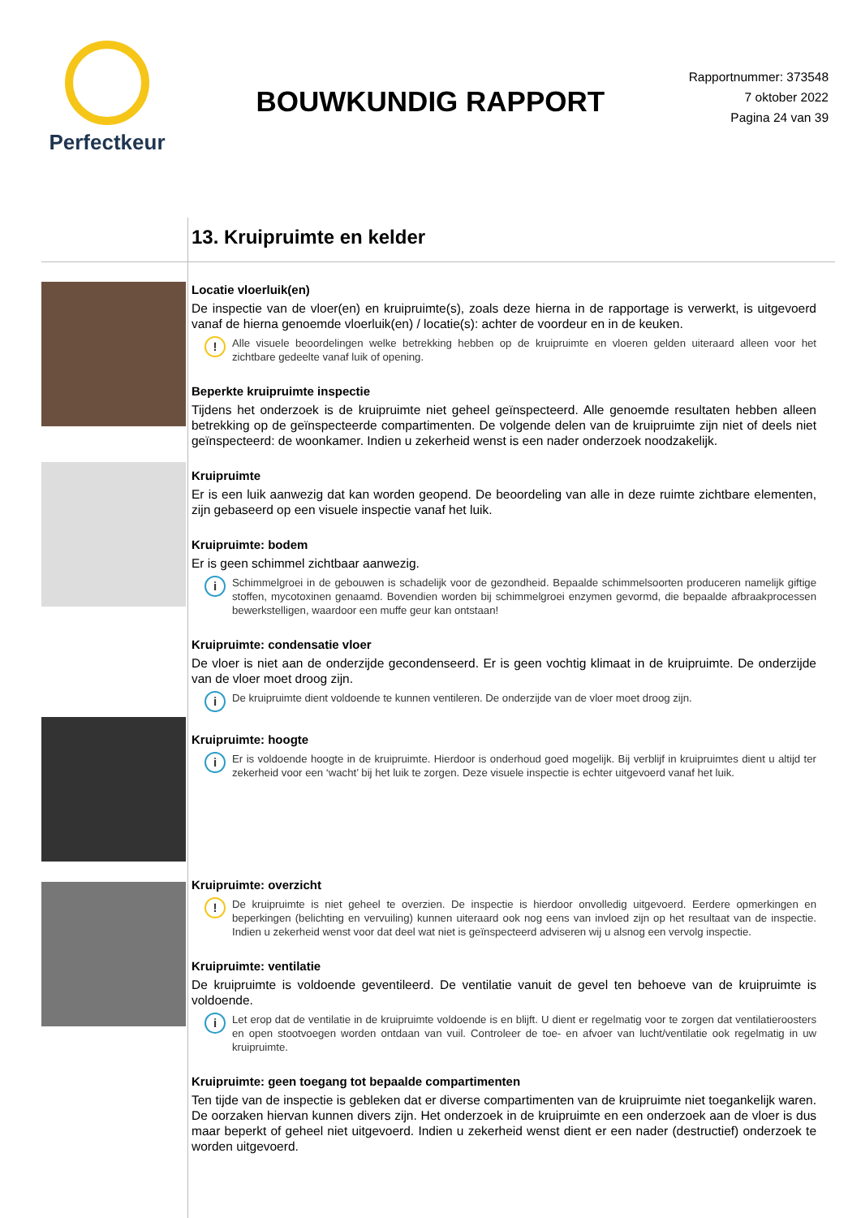Perfectkeur
BOUWKUNDIG RAPPORT
Rapportnummer: 373548
7 oktober 2022
Pagina 24 van 39
13. Kruipruimte en kelder
Locatie vloerluik(en)
De inspectie van de vloer(en) en kruipruimte(s), zoals deze hierna in de rapportage is verwerkt, is uitgevoerd vanaf de hierna genoemde vloerluik(en) / locatie(s): achter de voordeur en in de keuken.
! Alle visuele beoordelingen welke betrekking hebben op de kruipruimte en vloeren gelden uiteraard alleen voor het zichtbare gedeelte vanaf luik of opening.
Beperkte kruipruimte inspectie
Tijdens het onderzoek is de kruipruimte niet geheel geïnspecteerd. Alle genoemde resultaten hebben alleen betrekking op de geïnspecteerde compartimenten. De volgende delen van de kruipruimte zijn niet of deels niet geïnspecteerd: de woonkamer. Indien u zekerheid wenst is een nader onderzoek noodzakelijk.
Kruipruimte
Er is een luik aanwezig dat kan worden geopend. De beoordeling van alle in deze ruimte zichtbare elementen, zijn gebaseerd op een visuele inspectie vanaf het luik.
Kruipruimte: bodem
Er is geen schimmel zichtbaar aanwezig.
i Schimmelgroei in de gebouwen is schadelijk voor de gezondheid. Bepaalde schimmelsoorten produceren namelijk giftige stoffen, mycotoxinen genaamd. Bovendien worden bij schimmelgroei enzymen gevormd, die bepaalde afbraakprocessen bewerkstelligen, waardoor een muffe geur kan ontstaan!
Kruipruimte: condensatie vloer
De vloer is niet aan de onderzijde gecondenseerd. Er is geen vochtig klimaat in de kruipruimte. De onderzijde van de vloer moet droog zijn.
i De kruipruimte dient voldoende te kunnen ventileren. De onderzijde van de vloer moet droog zijn.
Kruipruimte: hoogte
i Er is voldoende hoogte in de kruipruimte. Hierdoor is onderhoud goed mogelijk. Bij verblijf in kruipruimtes dient u altijd ter zekerheid voor een ‘wacht’ bij het luik te zorgen. Deze visuele inspectie is echter uitgevoerd vanaf het luik.
Kruipruimte: overzicht
! De kruipruimte is niet geheel te overzien. De inspectie is hierdoor onvolledig uitgevoerd. Eerdere opmerkingen en beperkingen (belichting en vervuiling) kunnen uiteraard ook nog eens van invloed zijn op het resultaat van de inspectie. Indien u zekerheid wenst voor dat deel wat niet is geïnspecteerd adviseren wij u alsnog een vervolg inspectie.
Kruipruimte: ventilatie
De kruipruimte is voldoende geventileerd. De ventilatie vanuit de gevel ten behoeve van de kruipruimte is voldoende.
i Let erop dat de ventilatie in de kruipruimte voldoende is en blijft. U dient er regelmatig voor te zorgen dat ventilatieroosters en open stootvoegen worden ontdaan van vuil. Controleer de toe- en afvoer van lucht/ventilatie ook regelmatig in uw kruipruimte.
Kruipruimte: geen toegang tot bepaalde compartimenten
Ten tijde van de inspectie is gebleken dat er diverse compartimenten van de kruipruimte niet toegankelijk waren. De oorzaken hiervan kunnen divers zijn. Het onderzoek in de kruipruimte en een onderzoek aan de vloer is dus maar beperkt of geheel niet uitgevoerd. Indien u zekerheid wenst dient er een nader (destructief) onderzoek te worden uitgevoerd.